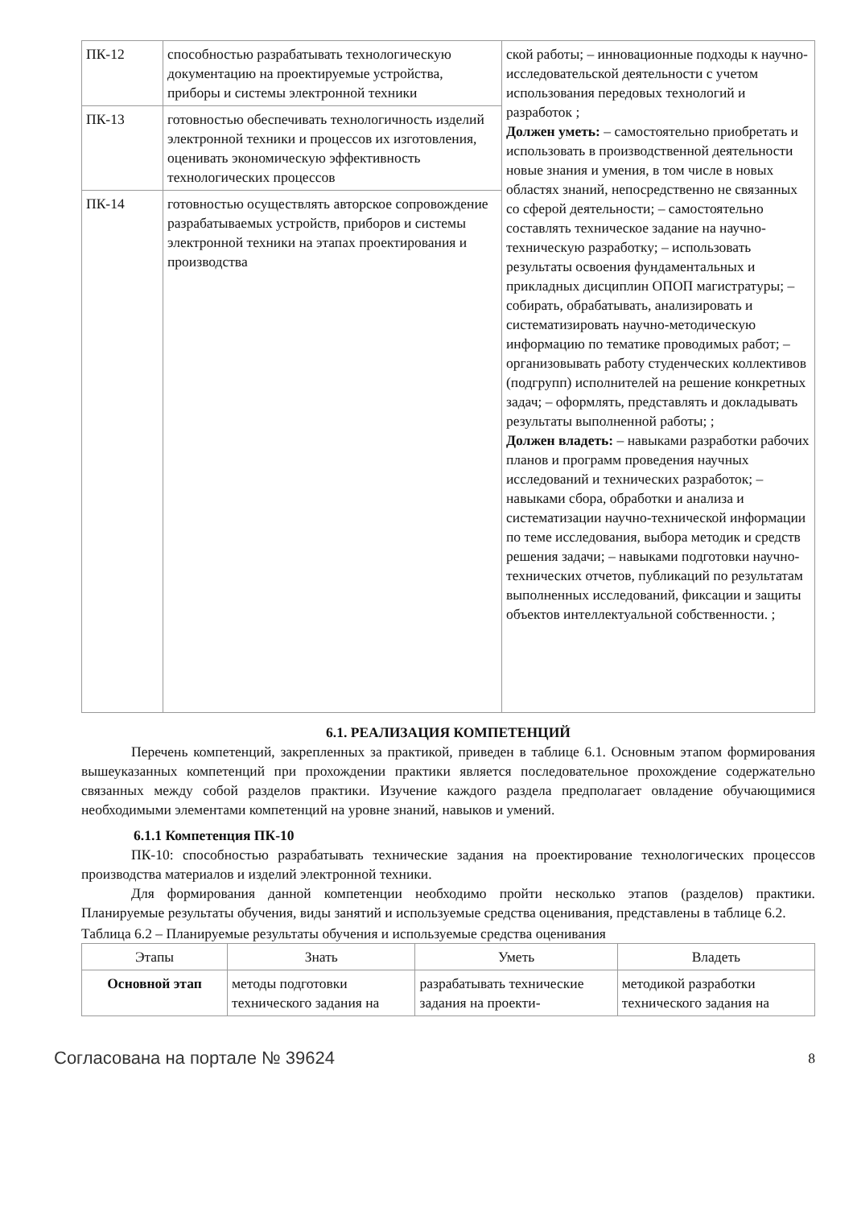| ПК-12 | способностью разрабатывать технологическую документацию на проектируемые устройства, приборы и системы электронной техники | ской работы; – инновационные подходы к научно-исследовательской деятельности с учетом использования передовых технологий и разработок ; Должен уметь: – самостоятельно приобретать и использовать в производственной деятельности новые знания и умения, в том числе в новых областях знаний, непосредственно не связанных со сферой деятельности; – самостоятельно составлять техническое задание на научно-техническую разработку; – использовать результаты освоения фундаментальных и прикладных дисциплин ОПОП магистратуры; – собирать, обрабатывать, анализировать и систематизировать научно-методическую информацию по тематике проводимых работ; – организовывать работу студенческих коллективов (подгрупп) исполнителей на решение конкретных задач; – оформлять, представлять и докладывать результаты выполненной работы; ; Должен владеть: – навыками разработки рабочих планов и программ проведения научных исследований и технических разработок; – навыками сбора, обработки и анализа и систематизации научно-технической информации по теме исследования, выбора методик и средств решения задачи; – навыками подготовки научно-технических отчетов, публикаций по результатам выполненных исследований, фиксации и защиты объектов интеллектуальной собственности. ; |
| ПК-13 | готовностью обеспечивать технологичность изделий электронной техники и процессов их изготовления, оценивать экономическую эффективность технологических процессов | |
| ПК-14 | готовностью осуществлять авторское сопровождение разрабатываемых устройств, приборов и системы электронной техники на этапах проектирования и производства | |
6.1. РЕАЛИЗАЦИЯ КОМПЕТЕНЦИЙ
Перечень компетенций, закрепленных за практикой, приведен в таблице 6.1. Основным этапом формирования вышеуказанных компетенций при прохождении практики является последовательное прохождение содержательно связанных между собой разделов практики. Изучение каждого раздела предполагает овладение обучающимися необходимыми элементами компетенций на уровне знаний, навыков и умений.
6.1.1 Компетенция ПК-10
ПК-10: способностью разрабатывать технические задания на проектирование технологических процессов производства материалов и изделий электронной техники.
Для формирования данной компетенции необходимо пройти несколько этапов (разделов) практики. Планируемые результаты обучения, виды занятий и используемые средства оценивания, представлены в таблице 6.2.
Таблица 6.2 – Планируемые результаты обучения и используемые средства оценивания
| Этапы | Знать | Уметь | Владеть |
| --- | --- | --- | --- |
| Основной этап | методы подготовки технического задания на | разрабатывать технические задания на проекти- | методикой разработки технического задания на |
Согласована на портале № 39624 8